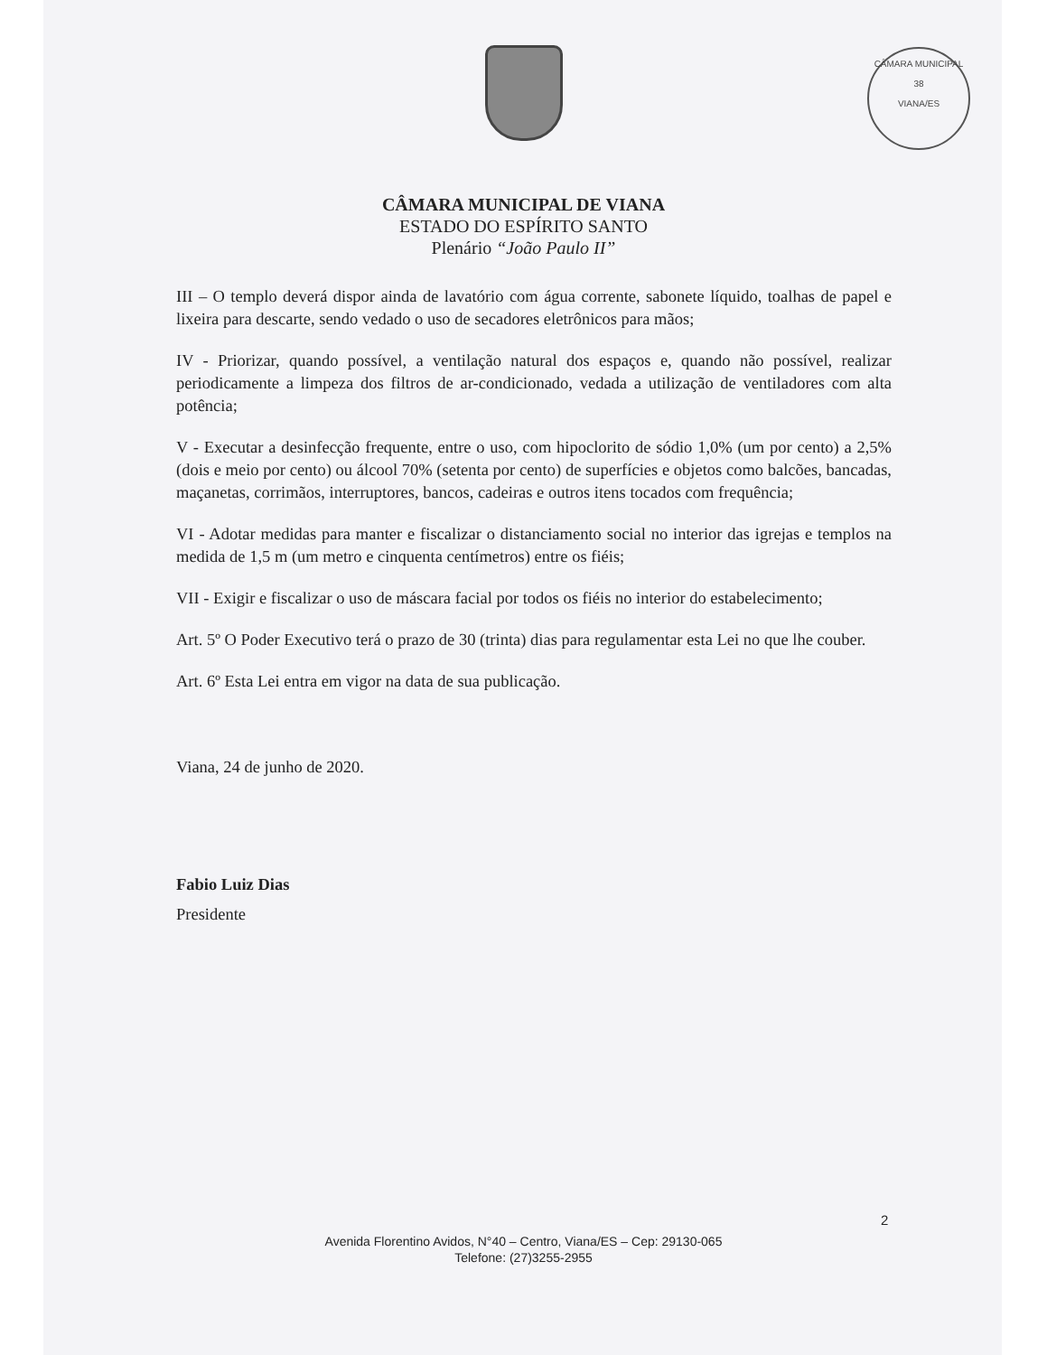CÂMARA MUNICIPAL
38
VIANA/ES
CÂMARA MUNICIPAL DE VIANA
ESTADO DO ESPÍRITO SANTO
Plenário “João Paulo II”
III – O templo deverá dispor ainda de lavatório com água corrente, sabonete líquido, toalhas de papel e lixeira para descarte, sendo vedado o uso de secadores eletrônicos para mãos;
IV - Priorizar, quando possível, a ventilação natural dos espaços e, quando não possível, realizar periodicamente a limpeza dos filtros de ar-condicionado, vedada a utilização de ventiladores com alta potência;
V - Executar a desinfecção frequente, entre o uso, com hipoclorito de sódio 1,0% (um por cento) a 2,5% (dois e meio por cento) ou álcool 70% (setenta por cento) de superfícies e objetos como balcões, bancadas, maçanetas, corrimãos, interruptores, bancos, cadeiras e outros itens tocados com frequência;
VI - Adotar medidas para manter e fiscalizar o distanciamento social no interior das igrejas e templos na medida de 1,5 m (um metro e cinquenta centímetros) entre os fiéis;
VII - Exigir e fiscalizar o uso de máscara facial por todos os fiéis no interior do estabelecimento;
Art. 5º O Poder Executivo terá o prazo de 30 (trinta) dias para regulamentar esta Lei no que lhe couber.
Art. 6º Esta Lei entra em vigor na data de sua publicação.
Viana, 24 de junho de 2020.
Fabio Luiz Dias
Presidente
2
Avenida Florentino Avidos, N°40 – Centro, Viana/ES – Cep: 29130-065
Telefone: (27)3255-2955